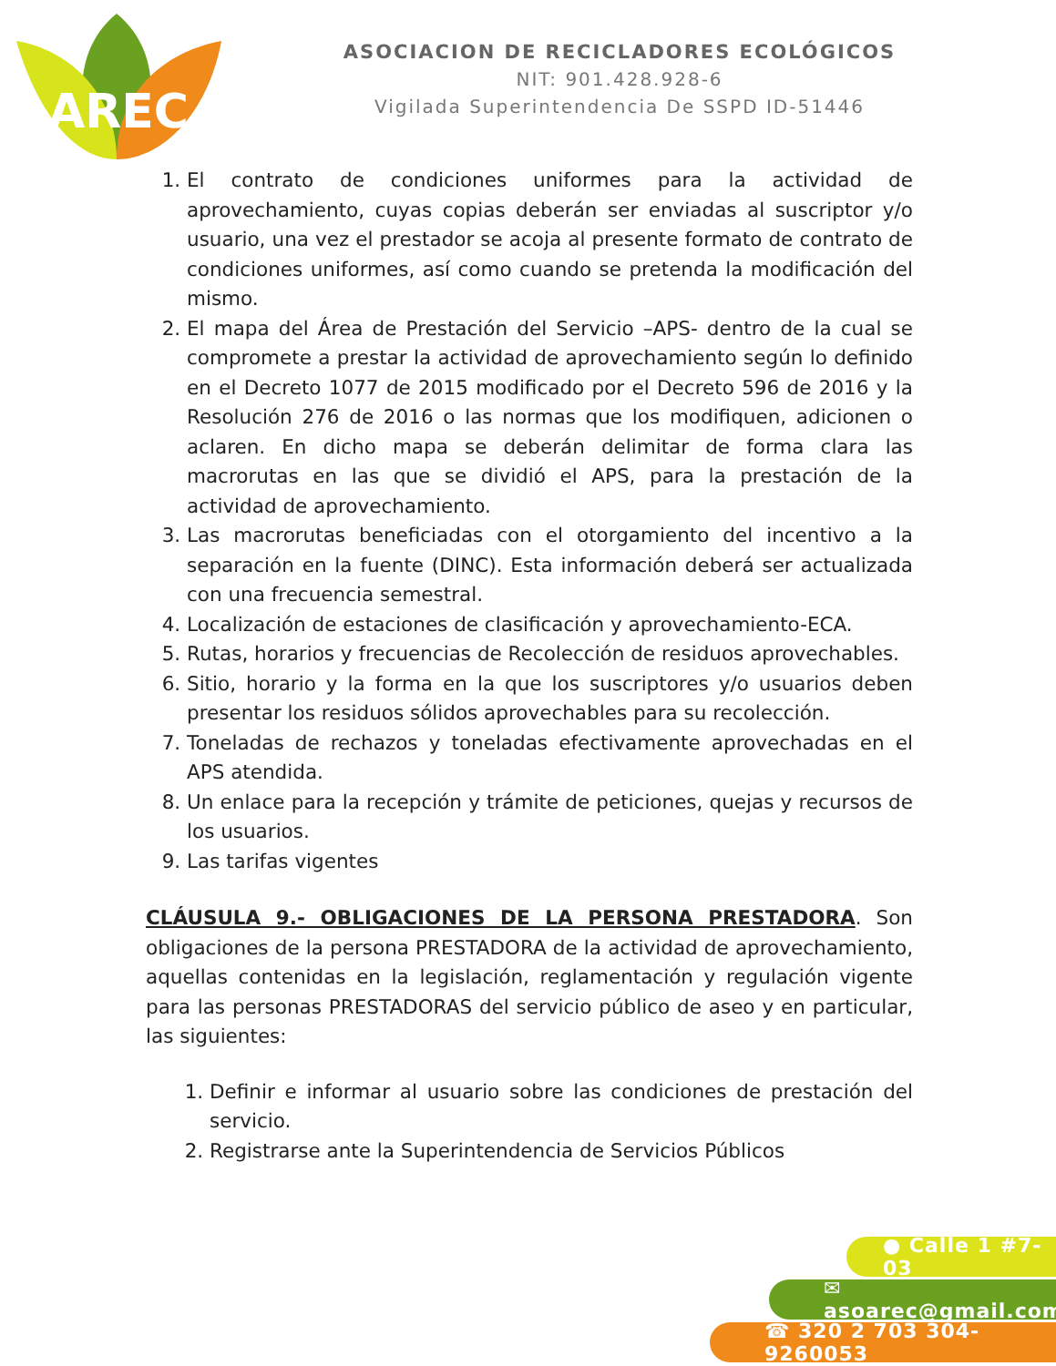AREC
ASOCIACION DE RECICLADORES ECOLÓGICOS
NIT: 901.428.928-6
Vigilada Superintendencia De SSPD ID-51446
1. El contrato de condiciones uniformes para la actividad de aprovechamiento, cuyas copias deberán ser enviadas al suscriptor y/o usuario, una vez el prestador se acoja al presente formato de contrato de condiciones uniformes, así como cuando se pretenda la modificación del mismo.
2. El mapa del Área de Prestación del Servicio –APS- dentro de la cual se compromete a prestar la actividad de aprovechamiento según lo definido en el Decreto 1077 de 2015 modificado por el Decreto 596 de 2016 y la Resolución 276 de 2016 o las normas que los modifiquen, adicionen o aclaren. En dicho mapa se deberán delimitar de forma clara las macrorutas en las que se dividió el APS, para la prestación de la actividad de aprovechamiento.
3. Las macrorutas beneficiadas con el otorgamiento del incentivo a la separación en la fuente (DINC). Esta información deberá ser actualizada con una frecuencia semestral.
4. Localización de estaciones de clasificación y aprovechamiento-ECA.
5. Rutas, horarios y frecuencias de Recolección de residuos aprovechables.
6. Sitio, horario y la forma en la que los suscriptores y/o usuarios deben presentar los residuos sólidos aprovechables para su recolección.
7. Toneladas de rechazos y toneladas efectivamente aprovechadas en el APS atendida.
8. Un enlace para la recepción y trámite de peticiones, quejas y recursos de los usuarios.
9. Las tarifas vigentes
CLÁUSULA 9.- OBLIGACIONES DE LA PERSONA PRESTADORA. Son obligaciones de la persona PRESTADORA de la actividad de aprovechamiento, aquellas contenidas en la legislación, reglamentación y regulación vigente para las personas PRESTADORAS del servicio público de aseo y en particular, las siguientes:
1. Definir e informar al usuario sobre las condiciones de prestación del servicio.
2. Registrarse ante la Superintendencia de Servicios Públicos
● Calle 1 #7-03
✉ asoarec@gmail.com
☎ 320 2 703 304-9260053